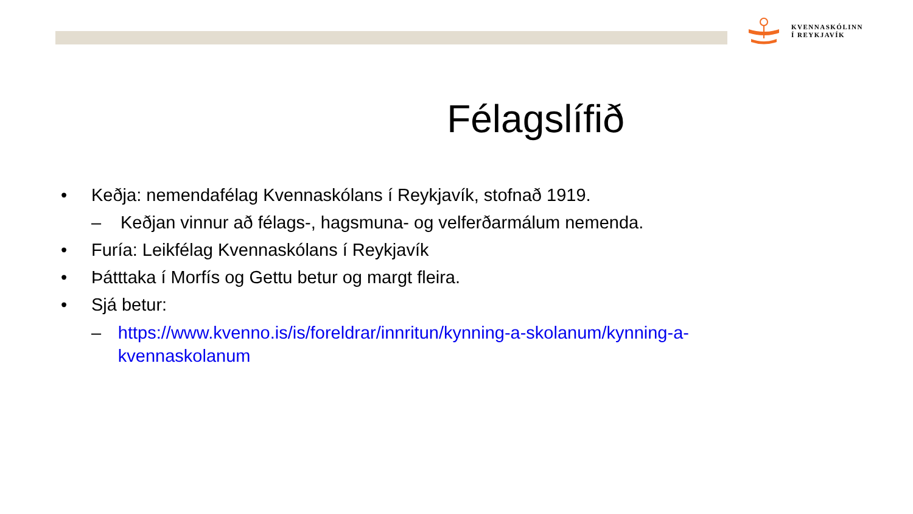KVENNASKÓLINN
Í REYKJAVÍK
Félagslífið
• Keðja: nemendafélag Kvennaskólans í Reykjavík, stofnað 1919.
– Keðjan vinnur að félags-, hagsmuna- og velferðarmálum nemenda.
• Furía: Leikfélag Kvennaskólans í Reykjavík
• Þátttaka í Morfís og Gettu betur og margt fleira.
• Sjá betur:
– https://www.kvenno.is/is/foreldrar/innritun/kynning-a-skolanum/kynning-a-kvennaskolanum